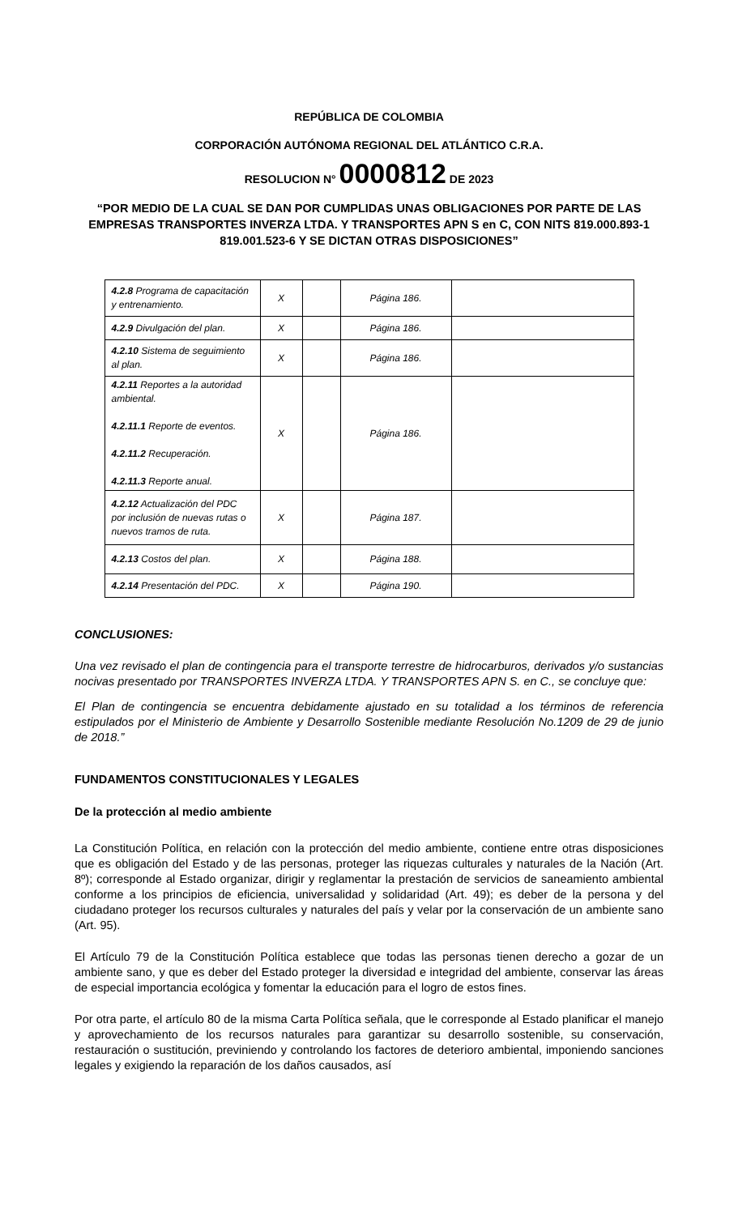REPÚBLICA DE COLOMBIA
CORPORACIÓN AUTÓNOMA REGIONAL DEL ATLÁNTICO C.R.A.
RESOLUCION N° 0000812 DE 2023
“POR MEDIO DE LA CUAL SE DAN POR CUMPLIDAS UNAS OBLIGACIONES POR PARTE DE LAS EMPRESAS TRANSPORTES INVERZA LTDA. Y TRANSPORTES APN S en C, CON NITS 819.000.893-1 819.001.523-6 Y SE DICTAN OTRAS DISPOSICIONES”
| 4.2.8 Programa de capacitación y entrenamiento. | X | | Página 186. | |
| 4.2.9 Divulgación del plan. | X | | Página 186. | |
| 4.2.10 Sistema de seguimiento al plan. | X | | Página 186. | |
| 4.2.11 Reportes a la autoridad ambiental. 4.2.11.1 Reporte de eventos. 4.2.11.2 Recuperación. 4.2.11.3 Reporte anual. | X | | Página 186. | |
| 4.2.12 Actualización del PDC por inclusión de nuevas rutas o nuevos tramos de ruta. | X | | Página 187. | |
| 4.2.13 Costos del plan. | X | | Página 188. | |
| 4.2.14 Presentación del PDC. | X | | Página 190. | |
CONCLUSIONES:
Una vez revisado el plan de contingencia para el transporte terrestre de hidrocarburos, derivados y/o sustancias nocivas presentado por TRANSPORTES INVERZA LTDA. Y TRANSPORTES APN S. en C., se concluye que:
El Plan de contingencia se encuentra debidamente ajustado en su totalidad a los términos de referencia estipulados por el Ministerio de Ambiente y Desarrollo Sostenible mediante Resolución No.1209 de 29 de junio de 2018.”
FUNDAMENTOS CONSTITUCIONALES Y LEGALES
De la protección al medio ambiente
La Constitución Política, en relación con la protección del medio ambiente, contiene entre otras disposiciones que es obligación del Estado y de las personas, proteger las riquezas culturales y naturales de la Nación (Art. 8º); corresponde al Estado organizar, dirigir y reglamentar la prestación de servicios de saneamiento ambiental conforme a los principios de eficiencia, universalidad y solidaridad (Art. 49); es deber de la persona y del ciudadano proteger los recursos culturales y naturales del país y velar por la conservación de un ambiente sano (Art. 95).
El Artículo 79 de la Constitución Política establece que todas las personas tienen derecho a gozar de un ambiente sano, y que es deber del Estado proteger la diversidad e integridad del ambiente, conservar las áreas de especial importancia ecológica y fomentar la educación para el logro de estos fines.
Por otra parte, el artículo 80 de la misma Carta Política señala, que le corresponde al Estado planificar el manejo y aprovechamiento de los recursos naturales para garantizar su desarrollo sostenible, su conservación, restauración o sustitución, previniendo y controlando los factores de deterioro ambiental, imponiendo sanciones legales y exigiendo la reparación de los daños causados, así